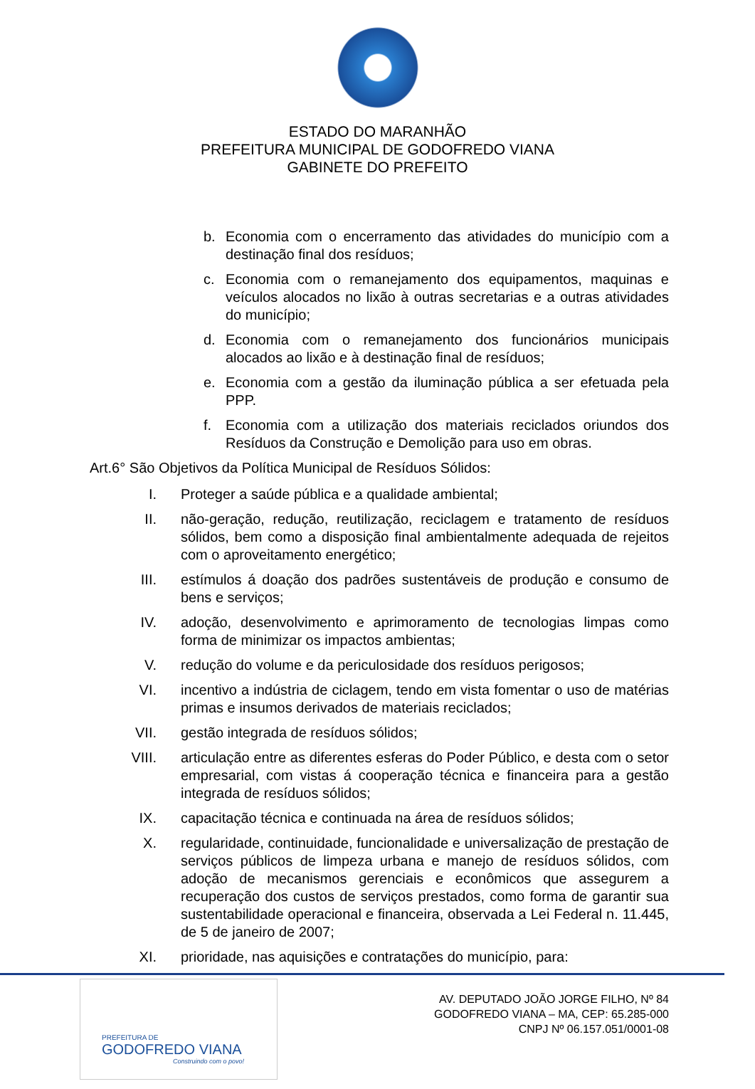ESTADO DO MARANHÃO
PREFEITURA MUNICIPAL DE GODOFREDO VIANA
GABINETE DO PREFEITO
b. Economia com o encerramento das atividades do município com a destinação final dos resíduos;
c. Economia com o remanejamento dos equipamentos, maquinas e veículos alocados no lixão à outras secretarias e a outras atividades do município;
d. Economia com o remanejamento dos funcionários municipais alocados ao lixão e à destinação final de resíduos;
e. Economia com a gestão da iluminação pública a ser efetuada pela PPP.
f. Economia com a utilização dos materiais reciclados oriundos dos Resíduos da Construção e Demolição para uso em obras.
Art.6° São Objetivos da Política Municipal de Resíduos Sólidos:
I. Proteger a saúde pública e a qualidade ambiental;
II. não-geração, redução, reutilização, reciclagem e tratamento de resíduos sólidos, bem como a disposição final ambientalmente adequada de rejeitos com o aproveitamento energético;
III. estímulos á doação dos padrões sustentáveis de produção e consumo de bens e serviços;
IV. adoção, desenvolvimento e aprimoramento de tecnologias limpas como forma de minimizar os impactos ambientas;
V. redução do volume e da periculosidade dos resíduos perigosos;
VI. incentivo a indústria de ciclagem, tendo em vista fomentar o uso de matérias primas e insumos derivados de materiais reciclados;
VII. gestão integrada de resíduos sólidos;
VIII. articulação entre as diferentes esferas do Poder Público, e desta com o setor empresarial, com vistas á cooperação técnica e financeira para a gestão integrada de resíduos sólidos;
IX. capacitação técnica e continuada na área de resíduos sólidos;
X. regularidade, continuidade, funcionalidade e universalização de prestação de serviços públicos de limpeza urbana e manejo de resíduos sólidos, com adoção de mecanismos gerenciais e econômicos que assegurem a recuperação dos custos de serviços prestados, como forma de garantir sua sustentabilidade operacional e financeira, observada a Lei Federal n. 11.445, de 5 de janeiro de 2007;
XI. prioridade, nas aquisições e contratações do município, para:
PREFEITURA DE
GODOFREDO VIANA
Construindo com o povo!
AV. DEPUTADO JOÃO JORGE FILHO, Nº 84
GODOFREDO VIANA – MA, CEP: 65.285-000
CNPJ Nº 06.157.051/0001-08